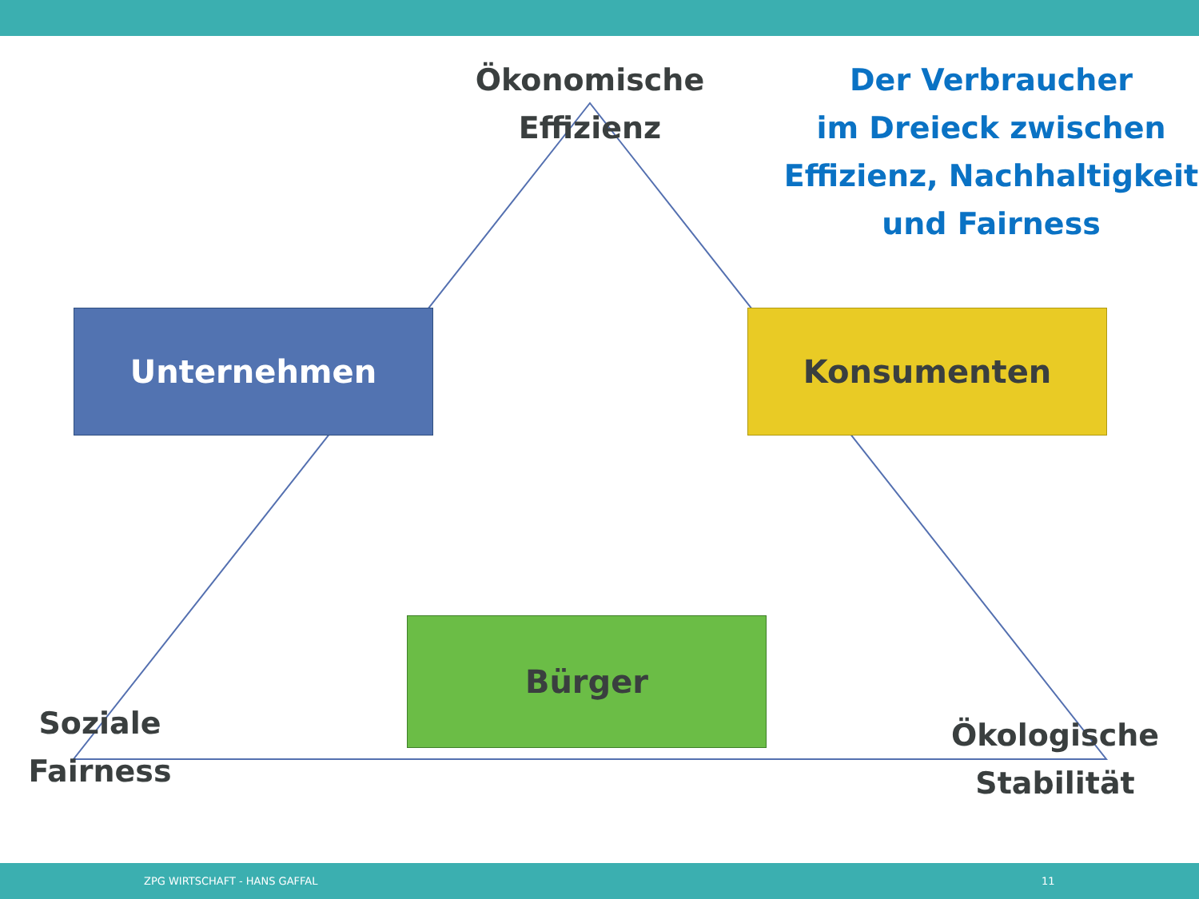Ökonomische
Effizienz
Der Verbraucher
im Dreieck zwischen
Effizienz, Nachhaltigkeit
und Fairness
Unternehmen Konsumenten
Bürger
Soziale
Fairness
Ökologische
Stabilität
ZPG WIRTSCHAFT - HANS GAFFAL 11